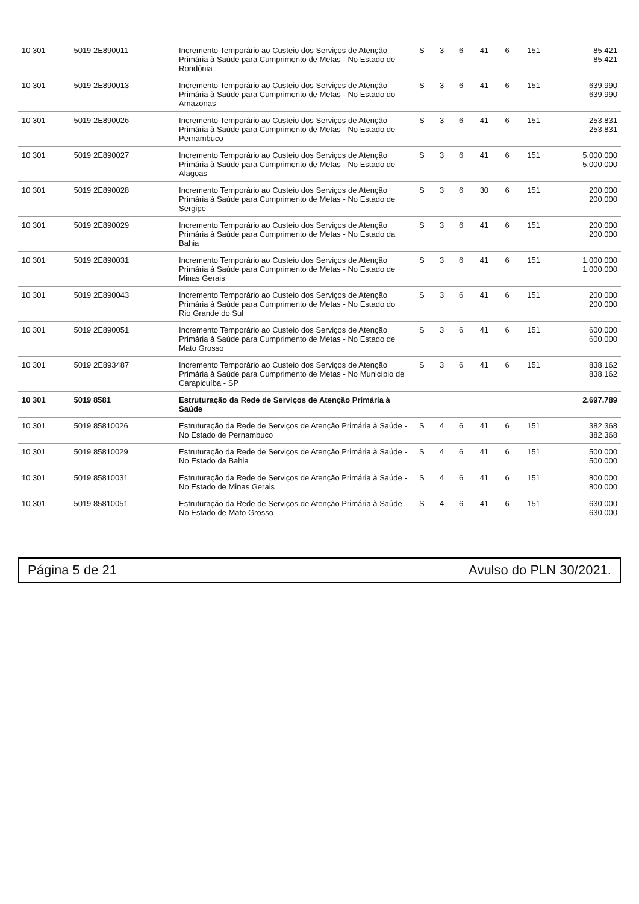| 10 301 | 5019 2E890011 | Incremento Temporário ao Custeio dos Serviços de Atenção Primária à Saúde para Cumprimento de Metas - No Estado de Rondônia | S | 3 | 6 | 41 | 6 | 151 | 85.421 85.421 |
| 10 301 | 5019 2E890013 | Incremento Temporário ao Custeio dos Serviços de Atenção Primária à Saúde para Cumprimento de Metas - No Estado do Amazonas | S | 3 | 6 | 41 | 6 | 151 | 639.990 639.990 |
| 10 301 | 5019 2E890026 | Incremento Temporário ao Custeio dos Serviços de Atenção Primária à Saúde para Cumprimento de Metas - No Estado de Pernambuco | S | 3 | 6 | 41 | 6 | 151 | 253.831 253.831 |
| 10 301 | 5019 2E890027 | Incremento Temporário ao Custeio dos Serviços de Atenção Primária à Saúde para Cumprimento de Metas - No Estado de Alagoas | S | 3 | 6 | 41 | 6 | 151 | 5.000.000 5.000.000 |
| 10 301 | 5019 2E890028 | Incremento Temporário ao Custeio dos Serviços de Atenção Primária à Saúde para Cumprimento de Metas - No Estado de Sergipe | S | 3 | 6 | 30 | 6 | 151 | 200.000 200.000 |
| 10 301 | 5019 2E890029 | Incremento Temporário ao Custeio dos Serviços de Atenção Primária à Saúde para Cumprimento de Metas - No Estado da Bahia | S | 3 | 6 | 41 | 6 | 151 | 200.000 200.000 |
| 10 301 | 5019 2E890031 | Incremento Temporário ao Custeio dos Serviços de Atenção Primária à Saúde para Cumprimento de Metas - No Estado de Minas Gerais | S | 3 | 6 | 41 | 6 | 151 | 1.000.000 1.000.000 |
| 10 301 | 5019 2E890043 | Incremento Temporário ao Custeio dos Serviços de Atenção Primária à Saúde para Cumprimento de Metas - No Estado do Rio Grande do Sul | S | 3 | 6 | 41 | 6 | 151 | 200.000 200.000 |
| 10 301 | 5019 2E890051 | Incremento Temporário ao Custeio dos Serviços de Atenção Primária à Saúde para Cumprimento de Metas - No Estado de Mato Grosso | S | 3 | 6 | 41 | 6 | 151 | 600.000 600.000 |
| 10 301 | 5019 2E893487 | Incremento Temporário ao Custeio dos Serviços de Atenção Primária à Saúde para Cumprimento de Metas - No Município de Carapicuíba - SP | S | 3 | 6 | 41 | 6 | 151 | 838.162 838.162 |
| 10 301 | 5019 8581 | Estruturação da Rede de Serviços de Atenção Primária à Saúde | | | | | | | 2.697.789 |
| 10 301 | 5019 85810026 | Estruturação da Rede de Serviços de Atenção Primária à Saúde - No Estado de Pernambuco | S | 4 | 6 | 41 | 6 | 151 | 382.368 382.368 |
| 10 301 | 5019 85810029 | Estruturação da Rede de Serviços de Atenção Primária à Saúde - No Estado da Bahia | S | 4 | 6 | 41 | 6 | 151 | 500.000 500.000 |
| 10 301 | 5019 85810031 | Estruturação da Rede de Serviços de Atenção Primária à Saúde - No Estado de Minas Gerais | S | 4 | 6 | 41 | 6 | 151 | 800.000 800.000 |
| 10 301 | 5019 85810051 | Estruturação da Rede de Serviços de Atenção Primária à Saúde - No Estado de Mato Grosso | S | 4 | 6 | 41 | 6 | 151 | 630.000 630.000 |
Página 5 de 21 Avulso do PLN 30/2021.